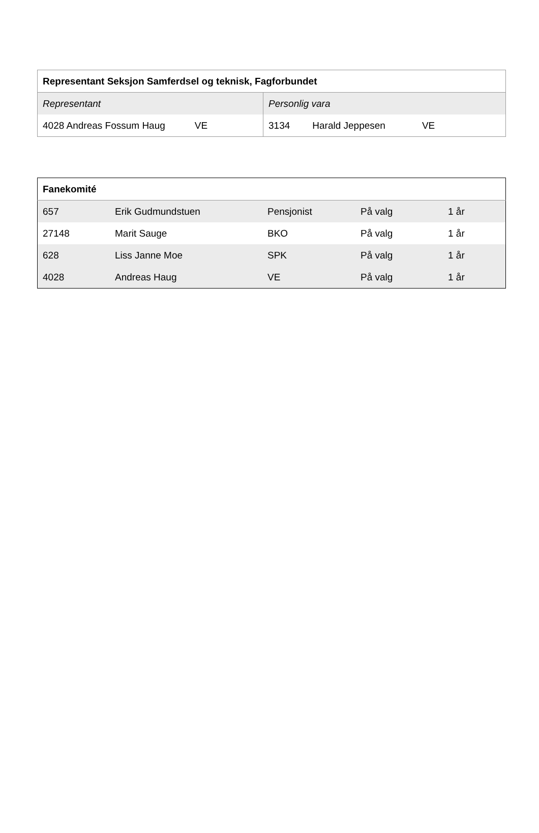| Representant Seksjon Samferdsel og teknisk, Fagforbundet | |
| --- | --- |
| Representant | Personlig vara |
| 4028 Andreas Fossum Haug VE | 3134 Harald Jeppesen VE |
| Fanekomité | | | | |
| --- | --- | --- | --- | --- |
| 657 | Erik Gudmundstuen | Pensjonist | På valg | 1 år |
| 27148 | Marit Sauge | BKO | På valg | 1 år |
| 628 | Liss Janne Moe | SPK | På valg | 1 år |
| 4028 | Andreas Haug | VE | På valg | 1 år |